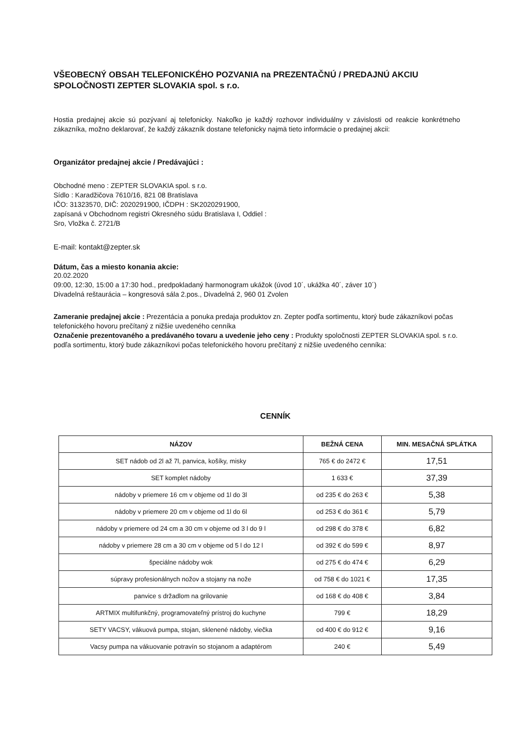VŠEOBECNÝ OBSAH TELEFONICKÉHO POZVANIA na PREZENTAČNÚ / PREDAJNÚ AKCIU SPOLOČNOSTI ZEPTER SLOVAKIA spol. s r.o.
Hostia predajnej akcie sú pozývaní aj telefonicky. Nakoľko je každý rozhovor individuálny v závislosti od reakcie konkrétneho zákazníka, možno deklarovať, že každý zákazník dostane telefonicky najmä tieto informácie o predajnej akcii:
Organizátor predajnej akcie / Predávajúci :
Obchodné meno : ZEPTER SLOVAKIA spol. s r.o.
Sídlo : Karadžičova 7610/16, 821 08 Bratislava
IČO: 31323570, DIČ: 2020291900, IČDPH : SK2020291900,
zapísaná v Obchodnom registri Okresného súdu Bratislava I, Oddiel :
Sro, Vložka č. 2721/B
E-mail: kontakt@zepter.sk
Dátum, čas a miesto konania akcie:
20.02.2020
09:00, 12:30, 15:00 a 17:30 hod., predpokladaný harmonogram ukážok (úvod 10´, ukážka 40´, záver 10´)
Divadelná reštaurácia – kongresová sála 2.pos., Divadelná 2, 960 01 Zvolen
Zameranie predajnej akcie : Prezentácia a ponuka predaja produktov zn. Zepter podľa sortimentu, ktorý bude zákazníkovi počas telefonického hovoru prečítaný z nižšie uvedeného cenníka
Označenie prezentovaného a predávaného tovaru a uvedenie jeho ceny : Produkty spoločnosti ZEPTER SLOVAKIA spol. s r.o. podľa sortimentu, ktorý bude zákazníkovi počas telefonického hovoru prečítaný z nižšie uvedeného cenníka:
CENNÍK
| NÁZOV | BEŽNÁ CENA | MIN. MESAČNÁ SPLÁTKA |
| --- | --- | --- |
| SET nádob od 2l až 7l, panvica, košíky, misky | 765 € do 2472 € | 17,51 |
| SET komplet nádoby | 1 633 € | 37,39 |
| nádoby v priemere 16 cm v objeme od 1l do 3l | od 235 € do 263 € | 5,38 |
| nádoby v priemere 20 cm v objeme od 1l do 6l | od 253 € do 361 € | 5,79 |
| nádoby v priemere od 24 cm a 30 cm v objeme od 3 l do 9 l | od 298 € do 378 € | 6,82 |
| nádoby v priemere 28 cm a 30 cm v objeme od 5 l do 12 l | od 392 € do 599 € | 8,97 |
| špeciálne nádoby wok | od 275 € do 474 € | 6,29 |
| súpravy profesionálnych nožov a stojany na nože | od 758 € do 1021 € | 17,35 |
| panvice s držadlom na grilovanie | od 168 € do 408 € | 3,84 |
| ARTMIX multifunkčný, programovateľný prístroj do kuchyne | 799 € | 18,29 |
| SETY VACSY, vákuová pumpa, stojan, sklenené nádoby, viečka | od 400 € do 912 € | 9,16 |
| Vacsy pumpa na vákuovanie potravín so stojanom a adaptérom | 240 € | 5,49 |